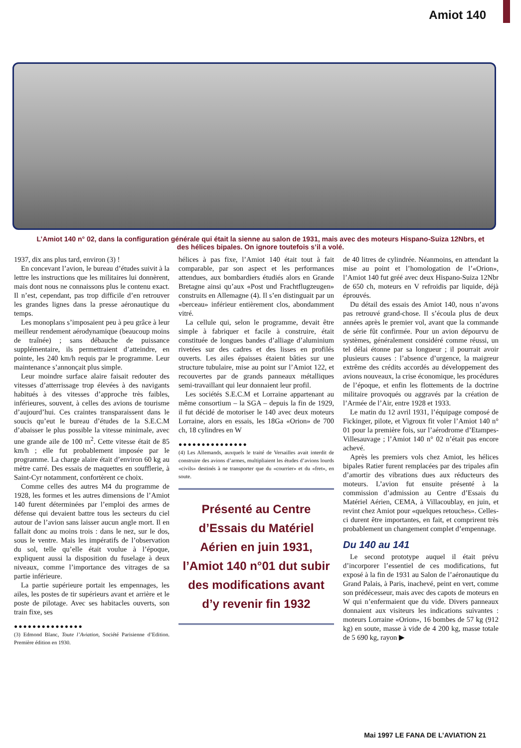Amiot 140
L’Amiot 140 n° 02, dans la configuration générale qui était la sienne au salon de 1931, mais avec des moteurs Hispano-Suiza 12Nbrs, et des hélices bipales. On ignore toutefois s’il a volé.
1937, dix ans plus tard, environ (3) !
En concevant l’avion, le bureau d’études suivit à la lettre les instructions que les militaires lui donnèrent, mais dont nous ne connaissons plus le contenu exact. Il n’est, cependant, pas trop difficile d’en retrouver les grandes lignes dans la presse aéronautique du temps.
Les monoplans s’imposaient peu à peu grâce à leur meilleur rendement aérodynamique (beaucoup moins de traînée) ; sans débauche de puissance supplémentaire, ils permettraient d’atteindre, en pointe, les 240 km/h requis par le programme. Leur maintenance s’annonçait plus simple.
Leur moindre surface alaire faisait redouter des vitesses d’atterrissage trop élevées à des navigants habitués à des vitesses d’approche très faibles, inférieures, souvent, à celles des avions de tourisme d’aujourd’hui. Ces craintes transparaissent dans le soucis qu’eut le bureau d’études de la S.E.C.M d’abaisser le plus possible la vitesse minimale, avec une grande aile de 100 m<sup>2</sup>. Cette vitesse était de 85 km/h ; elle fut probablement imposée par le programme. La charge alaire était d’environ 60 kg au mètre carré. Des essais de maquettes en soufflerie, à Saint-Cyr notamment, confortèrent ce choix.
Comme celles des autres M4 du programme de 1928, les formes et les autres dimensions de l’Amiot 140 furent déterminées par l’emploi des armes de défense qui devaient battre tous les secteurs du ciel autour de l’avion sans laisser aucun angle mort. Il en fallait donc au moins trois : dans le nez, sur le dos, sous le ventre. Mais les impératifs de l’observation du sol, telle qu’elle était voulue à l’époque, expliquent aussi la disposition du fuselage à deux niveaux, comme l’importance des vitrages de sa partie inférieure.
La partie supérieure portait les empennages, les ailes, les postes de tir supérieurs avant et arrière et le poste de pilotage. Avec ses habitacles ouverts, son train fixe, ses
●●●●●●●●●●●●●●●
(3) Edmond Blanc, Toute l’Aviation, Société Parisienne d’Edition. Première édition en 1930.
hélices à pas fixe, l’Amiot 140 était tout à fait comparable, par son aspect et les performances attendues, aux bombardiers étudiés alors en Grande Bretagne ainsi qu’aux «Post und Frachtflugzeugen» construits en Allemagne (4). Il s’en distinguait par un «berceau» inférieur entièrement clos, abondamment vitré.
La cellule qui, selon le programme, devait être simple à fabriquer et facile à construire, était constituée de longues bandes d’alliage d’aluminium rivetées sur des cadres et des lisses en profilés ouverts. Les ailes épaisses étaient bâties sur une structure tubulaire, mise au point sur l’Amiot 122, et recouvertes par de grands panneaux métalliques semi-travaillant qui leur donnaient leur profil.
Les sociétés S.E.C.M et Lorraine appartenant au même consortium – la SGA – depuis la fin de 1929, il fut décidé de motoriser le 140 avec deux moteurs Lorraine, alors en essais, les 18Ga «Orion» de 700 ch, 18 cylindres en W
●●●●●●●●●●●●●●●
(4) Les Allemands, auxquels le traité de Versailles avait interdit de construire des avions d’armes, multipliaient les études d’avions lourds «civils» destinés à ne transporter que du «courrier» et du «fret», en soute.
Présenté au Centre d’Essais du Matériel Aérien en juin 1931, l’Amiot 140 n°01 dut subir des modifications avant d’y revenir fin 1932
de 40 litres de cylindrée. Néanmoins, en attendant la mise au point et l’homologation de l’«Orion», l’Amiot 140 fut gréé avec deux Hispano-Suiza 12Nbr de 650 ch, moteurs en V refroidis par liquide, déjà éprouvés.
Du détail des essais des Amiot 140, nous n’avons pas retrouvé grand-chose. Il s’écoula plus de deux années après le premier vol, avant que la commande de série fût confirmée. Pour un avion dépourvu de systèmes, généralement considéré comme réussi, un tel délai étonne par sa longueur ; il pourrait avoir plusieurs causes : l’absence d’urgence, la maigreur extrême des crédits accordés au développement des avions nouveaux, la crise économique, les procédures de l’époque, et enfin les flottements de la doctrine militaire provoqués ou aggravés par la création de l’Armée de l’Air, entre 1928 et 1933.
Le matin du 12 avril 1931, l’équipage composé de Fickinger, pilote, et Vigroux fit voler l’Amiot 140 n° 01 pour la première fois, sur l’aérodrome d’Etampes-Villesauvage ; l’Amiot 140 n° 02 n’était pas encore achevé.
Après les premiers vols chez Amiot, les hélices bipales Ratier furent remplacées par des tripales afin d’amortir des vibrations dues aux réducteurs des moteurs. L’avion fut ensuite présenté à la commission d’admission au Centre d’Essais du Matériel Aérien, CEMA, à Villacoublay, en juin, et revint chez Amiot pour «quelques retouches». Celles-ci durent être importantes, en fait, et comprirent très probablement un changement complet d’empennage.
Du 140 au 141
Le second prototype auquel il était prévu d’incorporer l’essentiel de ces modifications, fut exposé à la fin de 1931 au Salon de l’aéronautique du Grand Palais, à Paris, inachevé, peint en vert, comme son prédécesseur, mais avec des capots de moteurs en W qui n’enfermaient que du vide. Divers panneaux donnaient aux visiteurs les indications suivantes : moteurs Lorraine «Orion», 16 bombes de 57 kg (912 kg) en soute, masse à vide de 4 200 kg, masse totale de 5 690 kg, rayon ▶
Mai 1997 LE FANA DE L’AVIATION 21